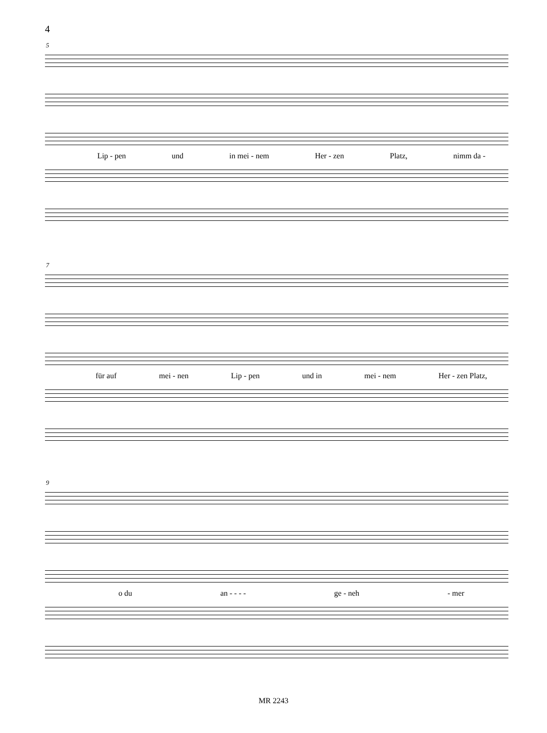4
5
Lip - pen und in mei - nem Her - zen Platz, nimm da -
7
für auf mei - nen Lip - pen und in mei - nem Her - zen Platz,
9
o du an - - - - ge - neh - mer
MR 2243